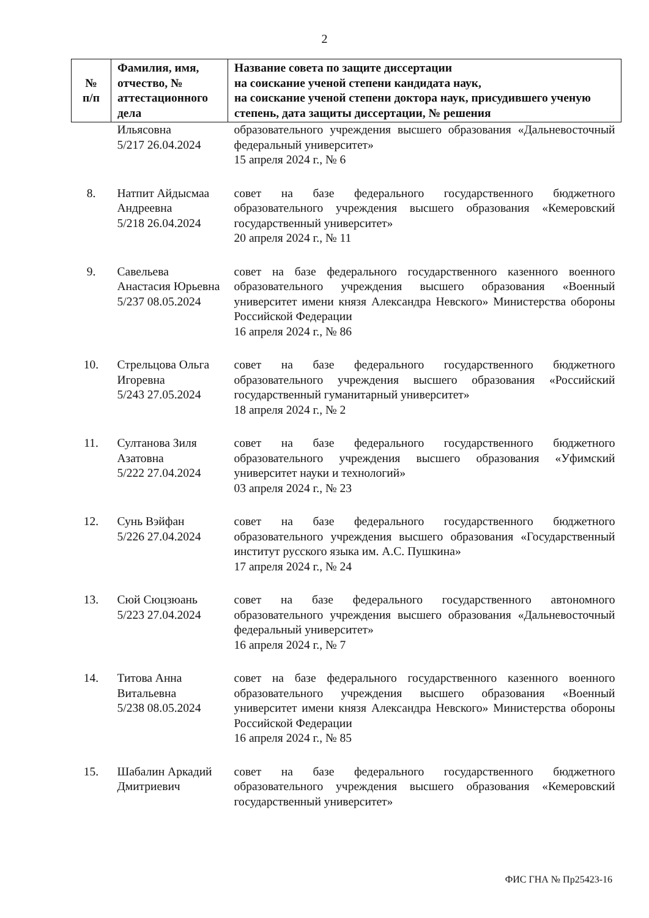2
| № п/п | Фамилия, имя, отчество, № аттестационного дела | Название совета по защите диссертации на соискание ученой степени кандидата наук, на соискание ученой степени доктора наук, присудившего ученую степень, дата защиты диссертации, № решения |
| --- | --- | --- |
| | Ильясовна 5/217 26.04.2024 | образовательного учреждения высшего образования «Дальневосточный федеральный университет» 15 апреля 2024 г., № 6 |
| 8. | Натпит Айдысмаа Андреевна 5/218 26.04.2024 | совет на базе федерального государственного бюджетного образовательного учреждения высшего образования «Кемеровский государственный университет» 20 апреля 2024 г., № 11 |
| 9. | Савельева Анастасия Юрьевна 5/237 08.05.2024 | совет на базе федерального государственного казенного военного образовательного учреждения высшего образования «Военный университет имени князя Александра Невского» Министерства обороны Российской Федерации 16 апреля 2024 г., № 86 |
| 10. | Стрельцова Ольга Игоревна 5/243 27.05.2024 | совет на базе федерального государственного бюджетного образовательного учреждения высшего образования «Российский государственный гуманитарный университет» 18 апреля 2024 г., № 2 |
| 11. | Султанова Зиля Азатовна 5/222 27.04.2024 | совет на базе федерального государственного бюджетного образовательного учреждения высшего образования «Уфимский университет науки и технологий» 03 апреля 2024 г., № 23 |
| 12. | Сунь Вэйфан 5/226 27.04.2024 | совет на базе федерального государственного бюджетного образовательного учреждения высшего образования «Государственный институт русского языка им. А.С. Пушкина» 17 апреля 2024 г., № 24 |
| 13. | Сюй Сюцзюань 5/223 27.04.2024 | совет на базе федерального государственного автономного образовательного учреждения высшего образования «Дальневосточный федеральный университет» 16 апреля 2024 г., № 7 |
| 14. | Титова Анна Витальевна 5/238 08.05.2024 | совет на базе федерального государственного казенного военного образовательного учреждения высшего образования «Военный университет имени князя Александра Невского» Министерства обороны Российской Федерации 16 апреля 2024 г., № 85 |
| 15. | Шабалин Аркадий Дмитриевич | совет на базе федерального государственного бюджетного образовательного учреждения высшего образования «Кемеровский государственный университет» |
ФИС ГНА № Пр25423-16